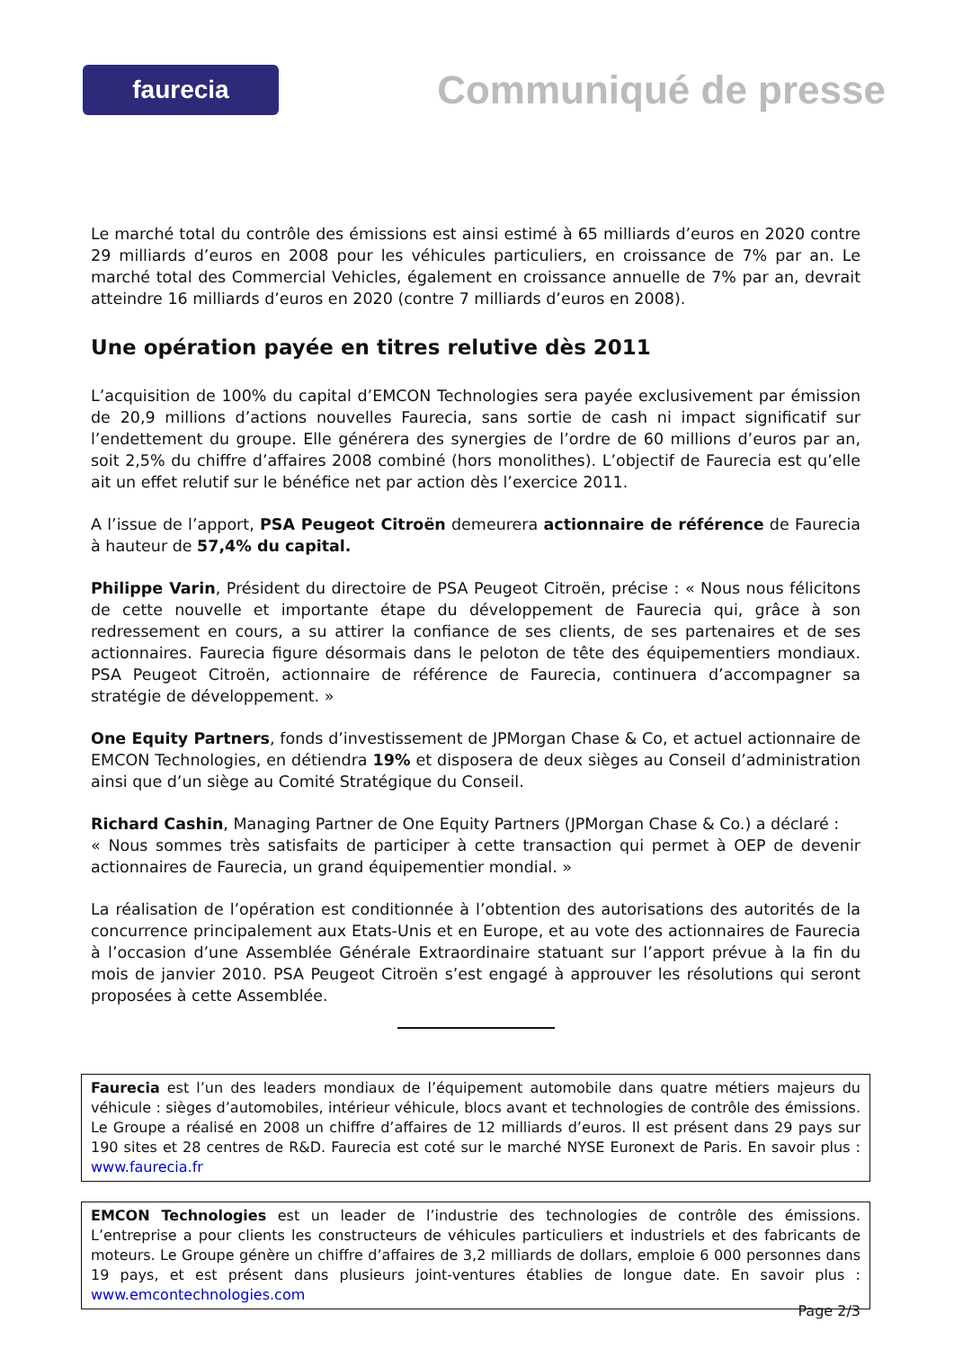faurecia
Communiqué de presse
Le marché total du contrôle des émissions est ainsi estimé à 65 milliards d’euros en 2020 contre 29 milliards d’euros en 2008 pour les véhicules particuliers, en croissance de 7% par an. Le marché total des Commercial Vehicles, également en croissance annuelle de 7% par an, devrait atteindre 16 milliards d’euros en 2020 (contre 7 milliards d’euros en 2008).
Une opération payée en titres relutive dès 2011
L’acquisition de 100% du capital d’EMCON Technologies sera payée exclusivement par émission de 20,9 millions d’actions nouvelles Faurecia, sans sortie de cash ni impact significatif sur l’endettement du groupe. Elle générera des synergies de l’ordre de 60 millions d’euros par an, soit 2,5% du chiffre d’affaires 2008 combiné (hors monolithes). L’objectif de Faurecia est qu’elle ait un effet relutif sur le bénéfice net par action dès l’exercice 2011.
A l’issue de l’apport, PSA Peugeot Citroën demeurera actionnaire de référence de Faurecia à hauteur de 57,4% du capital.
Philippe Varin, Président du directoire de PSA Peugeot Citroën, précise : « Nous nous félicitons de cette nouvelle et importante étape du développement de Faurecia qui, grâce à son redressement en cours, a su attirer la confiance de ses clients, de ses partenaires et de ses actionnaires. Faurecia figure désormais dans le peloton de tête des équipementiers mondiaux. PSA Peugeot Citroën, actionnaire de référence de Faurecia, continuera d’accompagner sa stratégie de développement. »
One Equity Partners, fonds d’investissement de JPMorgan Chase & Co, et actuel actionnaire de EMCON Technologies, en détiendra 19% et disposera de deux sièges au Conseil d’administration ainsi que d’un siège au Comité Stratégique du Conseil.
Richard Cashin, Managing Partner de One Equity Partners (JPMorgan Chase & Co.) a déclaré :
« Nous sommes très satisfaits de participer à cette transaction qui permet à OEP de devenir actionnaires de Faurecia, un grand équipementier mondial. »
La réalisation de l’opération est conditionnée à l’obtention des autorisations des autorités de la concurrence principalement aux Etats-Unis et en Europe, et au vote des actionnaires de Faurecia à l’occasion d’une Assemblée Générale Extraordinaire statuant sur l’apport prévue à la fin du mois de janvier 2010. PSA Peugeot Citroën s’est engagé à approuver les résolutions qui seront proposées à cette Assemblée.
Faurecia est l’un des leaders mondiaux de l’équipement automobile dans quatre métiers majeurs du véhicule : sièges d’automobiles, intérieur véhicule, blocs avant et technologies de contrôle des émissions. Le Groupe a réalisé en 2008 un chiffre d’affaires de 12 milliards d’euros. Il est présent dans 29 pays sur 190 sites et 28 centres de R&D. Faurecia est coté sur le marché NYSE Euronext de Paris. En savoir plus : www.faurecia.fr
EMCON Technologies est un leader de l’industrie des technologies de contrôle des émissions. L’entreprise a pour clients les constructeurs de véhicules particuliers et industriels et des fabricants de moteurs. Le Groupe génère un chiffre d’affaires de 3,2 milliards de dollars, emploie 6 000 personnes dans 19 pays, et est présent dans plusieurs joint-ventures établies de longue date. En savoir plus : www.emcontechnologies.com
Page 2/3